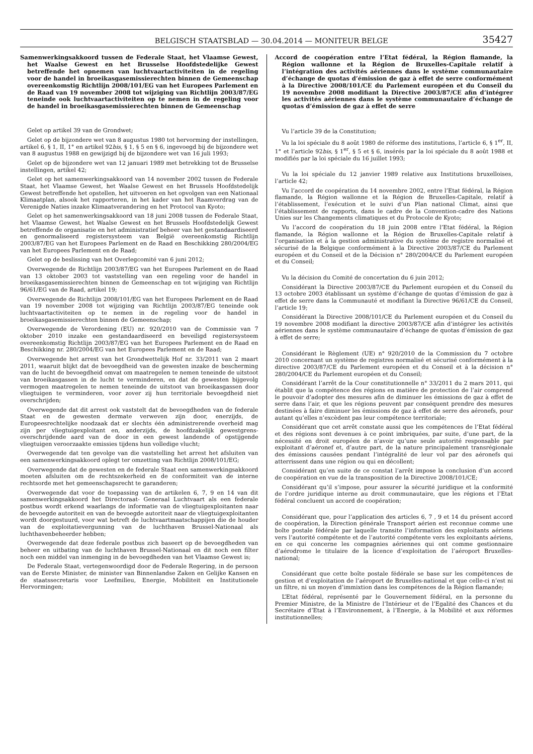BELGISCH STAATSBLAD — 30.04.2014 — MONITEUR BELGE 35427
Samenwerkingsakkoord tussen de Federale Staat, het Vlaamse Gewest, het Waalse Gewest en het Brusselse Hoofdstedelijke Gewest betreffende het opnemen van luchtvaartactiviteiten in de regeling voor de handel in broeikasgasemissierechten binnen de Gemeenschap overeenkomstig Richtlijn 2008/101/EG van het Europees Parlement en de Raad van 19 november 2008 tot wijziging van Richtlijn 2003/87/EG teneinde ook luchtvaartactiviteiten op te nemen in de regeling voor de handel in broeikasgasemissierechten binnen de Gemeenschap
Gelet op artikel 39 van de Grondwet;
Gelet op de bijzondere wet van 8 augustus 1980 tot hervorming der instellingen, artikel 6, § 1, II, 1° en artikel 92bis, § 1, § 5 en § 6, ingevoegd bij de bijzondere wet van 8 augustus 1988 en gewijzigd bij de bijzondere wet van 16 juli 1993;
Gelet op de bijzondere wet van 12 januari 1989 met betrekking tot de Brusselse instellingen, artikel 42;
Gelet op het samenwerkingsakkoord van 14 november 2002 tussen de Federale Staat, het Vlaamse Gewest, het Waalse Gewest en het Brussels Hoofdstedelijk Gewest betreffende het opstellen, het uitvoeren en het opvolgen van een Nationaal Klimaatplan, alsook het rapporteren, in het kader van het Raamverdrag van de Verenigde Naties inzake Klimaatverandering en het Protocol van Kyoto;
Gelet op het samenwerkingsakkoord van 18 juni 2008 tussen de Federale Staat, het Vlaamse Gewest, het Waalse Gewest en het Brussels Hoofdstedelijk Gewest betreffende de organisatie en het administratief beheer van het gestandaardiseerd en genormaliseerd registersysteem van België overeenkomstig Richtlijn 2003/87/EG van het Europees Parlement en de Raad en Beschikking 280/2004/EG van het Europees Parlement en de Raad;
Gelet op de beslissing van het Overlegcomité van 6 juni 2012;
Overwegende de Richtlijn 2003/87/EG van het Europees Parlement en de Raad van 13 oktober 2003 tot vaststelling van een regeling voor de handel in broeikasgasemissierechten binnen de Gemeenschap en tot wijziging van Richtlijn 96/61/EG van de Raad, artikel 19;
Overwegende de Richtlijn 2008/101/EG van het Europees Parlement en de Raad van 19 november 2008 tot wijziging van Richtlijn 2003/87/EG teneinde ook luchtvaartactiviteiten op te nemen in de regeling voor de handel in broeikasgasemissierechten binnen de Gemeenschap;
Overwegende de Verordening (EU) nr. 920/2010 van de Commissie van 7 oktober 2010 inzake een gestandaardiseerd en beveiligd registersysteem overeenkomstig Richtlijn 2003/87/EG van het Europees Parlement en de Raad en Beschikking nr. 280/2004/EG van het Europees Parlement en de Raad;
Overwegende het arrest van het Grondwettelijk Hof nr. 33/2011 van 2 maart 2011, waaruit blijkt dat de bevoegdheid van de gewesten inzake de bescherming van de lucht de bevoegdheid omvat om maatregelen te nemen teneinde de uitstoot van broeikasgassen in de lucht te verminderen, en dat de gewesten bijgevolg vermogen maatregelen te nemen teneinde de uitstoot van broeikasgassen door vliegtuigen te verminderen, voor zover zij hun territoriale bevoegdheid niet overschrijden;
Overwegende dat dit arrest ook vaststelt dat de bevoegdheden van de federale Staat en de gewesten dermate verweven zijn door, enerzijds, de Europeesrechtelijke noodzaak dat er slechts één administrerende overheid mag zijn per vliegtuigexploitant en, anderzijds, de hoofdzakelijk gewestgrens-overschrijdende aard van de door in een gewest landende of opstijgende vliegtuigen veroorzaakte emissies tijdens hun volledige vlucht;
Overwegende dat ten gevolge van die vaststelling het arrest het afsluiten van een samenwerkingsakkoord oplegt ter omzetting van Richtlijn 2008/101/EG;
Overwegende dat de gewesten en de federale Staat een samenwerkingsakkoord moeten afsluiten om de rechtszekerheid en de conformiteit van de interne rechtsorde met het gemeenschapsrecht te garanderen;
Overwegende dat voor de toepassing van de artikelen 6, 7, 9 en 14 van dit samenwerkingsakkoord het Directoraat- Generaal Luchtvaart als een federale postbus wordt erkend waarlangs de informatie van de vliegtuigexploitanten naar de bevoegde autoriteit en van de bevoegde autoriteit naar de vliegtuigexploitanten wordt doorgestuurd, voor wat betreft de luchtvaartmaatschappijen die de houder van de exploitatievergunning van de luchthaven Brussel-Nationaal als luchthavenbeheerder hebben;
Overwegende dat deze federale postbus zich baseert op de bevoegdheden van beheer en uitbating van de luchthaven Brussel-Nationaal en dit noch een filter noch een middel van inmenging in de bevoegdheden van het Vlaamse Gewest is;
De Federale Staat, vertegenwoordigd door de Federale Regering, in de persoon van de Eerste Minister, de minister van Binnenlandse Zaken en Gelijke Kansen en de staatssecretaris voor Leefmilieu, Energie, Mobiliteit en Institutionele Hervormingen;
Accord de coopération entre l’Etat fédéral, la Région flamande, la Région wallonne et la Région de Bruxelles-Capitale relatif à l’intégration des activités aériennes dans le système communautaire d’échange de quotas d’émission de gaz à effet de serre conformément à la Directive 2008/101/CE du Parlement européen et du Conseil du 19 novembre 2008 modifiant la Directive 2003/87/CE afin d’intégrer les activités aériennes dans le système communautaire d’échange de quotas d’émission de gaz à effet de serre
Vu l’article 39 de la Constitution;
Vu la loi spéciale du 8 août 1980 de réforme des institutions, l’article 6, § 1<sup>er</sup>, II, 1° et l’article 92bis, § 1<sup>er</sup>, § 5 et § 6, insérés par la loi spéciale du 8 août 1988 et modifiés par la loi spéciale du 16 juillet 1993;
Vu la loi spéciale du 12 janvier 1989 relative aux Institutions bruxelloises, l’article 42;
Vu l’accord de coopération du 14 novembre 2002, entre l’Etat fédéral, la Région flamande, la Région wallonne et la Région de Bruxelles-Capitale, relatif à l’établissement, l’exécution et le suivi d’un Plan national Climat, ainsi que l’établissement de rapports, dans le cadre de la Convention-cadre des Nations Unies sur les Changements climatiques et du Protocole de Kyoto;
Vu l’accord de coopération du 18 juin 2008 entre l’Etat fédéral, la Région flamande, la Région wallonne et la Région de Bruxelles-Capitale relatif à l’organisation et à la gestion administrative du système de registre normalisé et sécurisé de la Belgique conformément à la Directive 2003/87/CE du Parlement européen et du Conseil et de la Décision n° 280/2004/CE du Parlement européen et du Conseil;
Vu la décision du Comité de concertation du 6 juin 2012;
Considérant la Directive 2003/87/CE du Parlement européen et du Conseil du 13 octobre 2003 établissant un système d’échange de quotas d’émission de gaz à effet de serre dans la Communauté et modifiant la Directive 96/61/CE du Conseil, l’article 19;
Considérant la Directive 2008/101/CE du Parlement européen et du Conseil du 19 novembre 2008 modifiant la directive 2003/87/CE afin d’intégrer les activités aériennes dans le système communautaire d’échange de quotas d’émission de gaz à effet de serre;
Considérant le Règlement (UE) n° 920/2010 de la Commission du 7 octobre 2010 concernant un système de registres normalisé et sécurisé conformément à la directive 2003/87/CE du Parlement européen et du Conseil et à la décision n° 280/2004/CE du Parlement européen et du Conseil;
Considérant l’arrêt de la Cour constitutionnelle n° 33/2011 du 2 mars 2011, qui établit que la compétence des régions en matière de protection de l’air comprend le pouvoir d’adopter des mesures afin de diminuer les émissions de gaz à effet de serre dans l’air, et que les régions peuvent par conséquent prendre des mesures destinées à faire diminuer les émissions de gaz à effet de serre des aéronefs, pour autant qu’elles n’excèdent pas leur compétence territoriale;
Considérant que cet arrêt constate aussi que les compétences de l’Etat fédéral et des régions sont devenues à ce point imbriquées, par suite, d’une part, de la nécessité en droit européen de n’avoir qu’une seule autorité responsable par exploitant d’aéronef et, d’autre part, de la nature principalement transrégionale des émissions causées pendant l’intégralité de leur vol par des aéronefs qui atterrissent dans une région ou qui en décollent;
Considérant qu’en suite de ce constat l’arrêt impose la conclusion d’un accord de coopération en vue de la transposition de la Directive 2008/101/CE;
Considérant qu’il s’impose, pour assurer la sécurité juridique et la conformité de l’ordre juridique interne au droit communautaire, que les régions et l’Etat fédéral concluent un accord de coopération;
Considérant que, pour l’application des articles 6, 7 , 9 et 14 du présent accord de coopération, la Direction générale Transport aérien est reconnue comme une boîte postale fédérale par laquelle transite l’information des exploitants aériens vers l’autorité compétente et de l’autorité compétente vers les exploitants aériens, en ce qui concerne les compagnies aériennes qui ont comme gestionnaire d’aérodrome le titulaire de la licence d’exploitation de l’aéroport Bruxelles-national;
Considérant que cette boîte postale fédérale se base sur les compétences de gestion et d’exploitation de l’aéroport de Bruxelles-national et que celle-ci n’est ni un filtre, ni un moyen d’immixtion dans les compétences de la Région flamande;
L’Etat fédéral, représenté par le Gouvernement fédéral, en la personne du Premier Ministre, de la Ministre de l’Intérieur et de l’Egalité des Chances et du Secrétaire d’Etat à l’Environnement, à l’Energie, à la Mobilité et aux réformes institutionnelles;